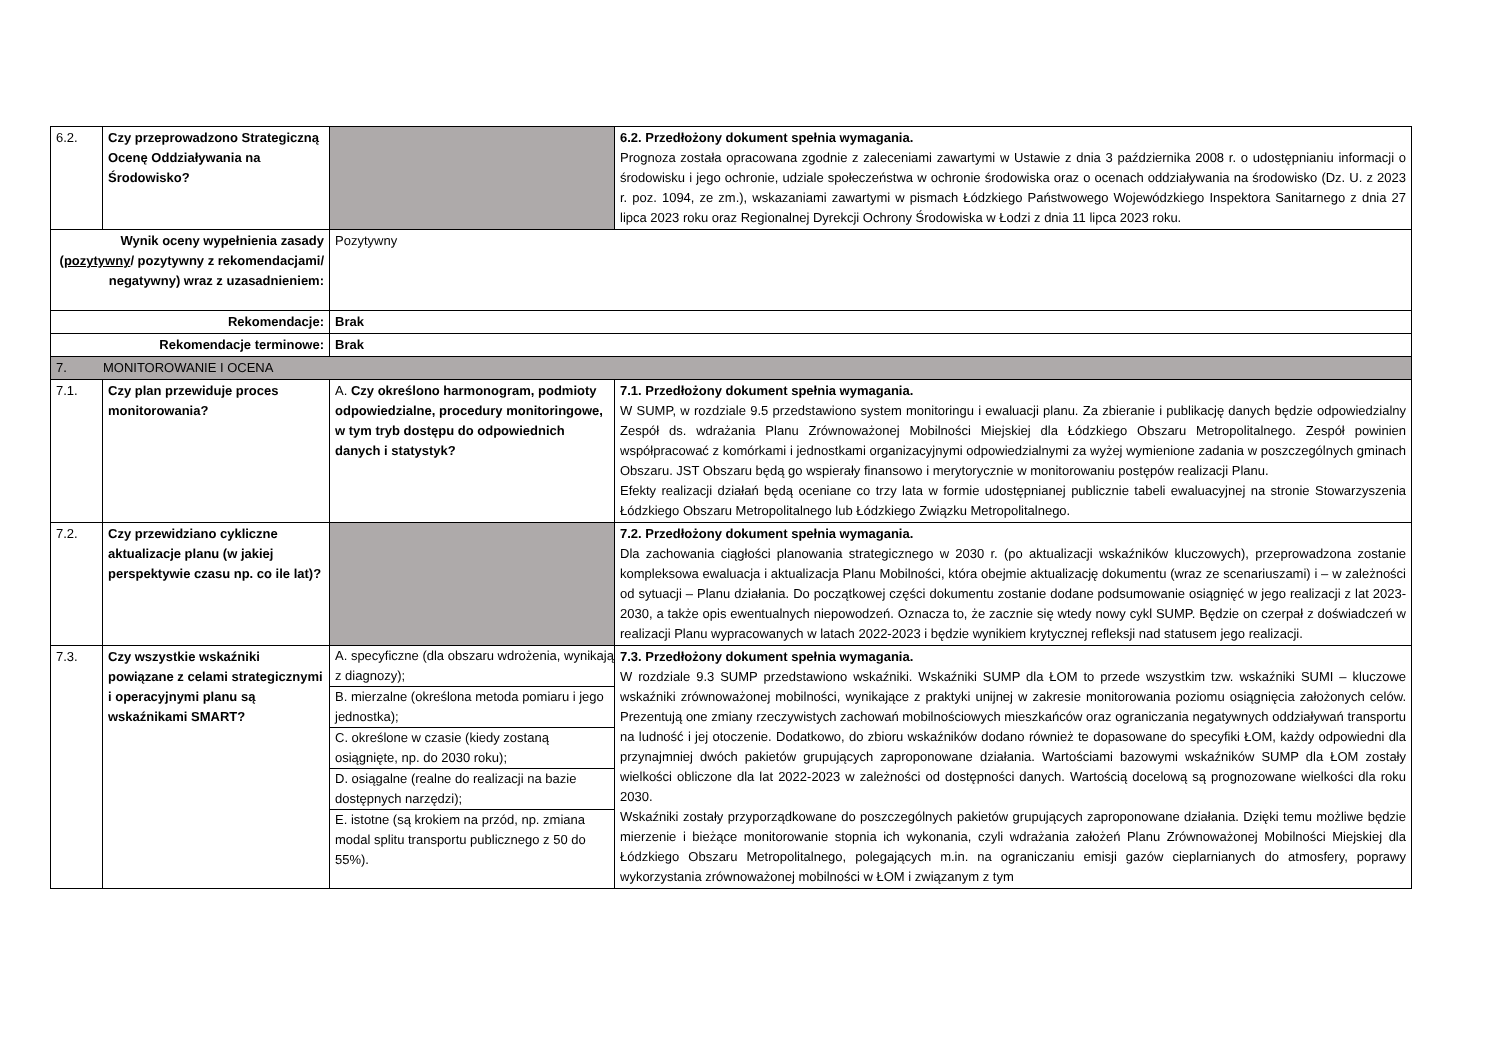| 6.2. | Czy przeprowadzono Strategiczną Ocenę Oddziaływania na Środowisko? | | 6.2. Przedłożony dokument spełnia wymagania. Prognoza została opracowana zgodnie z zaleceniami zawartymi w Ustawie z dnia 3 października 2008 r. o udostępnianiu informacji o środowisku i jego ochronie, udziale społeczeństwa w ochronie środowiska oraz o ocenach oddziaływania na środowisko (Dz. U. z 2023 r. poz. 1094, ze zm.), wskazaniami zawartymi w pismach Łódzkiego Państwowego Wojewódzkiego Inspektora Sanitarnego z dnia 27 lipca 2023 roku oraz Regionalnej Dyrekcji Ochrony Środowiska w Łodzi z dnia 11 lipca 2023 roku. |
| Wynik oceny wypełnienia zasady ( pozytywny / pozytywny z rekomendacjami/ negatywny) wraz z uzasadnieniem: | | Pozytywny | |
| Rekomendacje: | | Brak | |
| Rekomendacje terminowe: | | Brak | |
| 7. MONITOROWANIE I OCENA | | | |
| 7.1. | Czy plan przewiduje proces monitorowania? | A. Czy określono harmonogram, podmioty odpowiedzialne, procedury monitoringowe, w tym tryb dostępu do odpowiednich danych i statystyk? | 7.1. Przedłożony dokument spełnia wymagania. W SUMP, w rozdziale 9.5 przedstawiono system monitoringu i ewaluacji planu. Za zbieranie i publikację danych będzie odpowiedzialny Zespół ds. wdrażania Planu Zrównoważonej Mobilności Miejskiej dla Łódzkiego Obszaru Metropolitalnego. Zespół powinien współpracować z komórkami i jednostkami organizacyjnymi odpowiedzialnymi za wyżej wymienione zadania w poszczególnych gminach Obszaru. JST Obszaru będą go wspierały finansowo i merytorycznie w monitorowaniu postępów realizacji Planu. Efekty realizacji działań będą oceniane co trzy lata w formie udostępnianej publicznie tabeli ewaluacyjnej na stronie Stowarzyszenia Łódzkiego Obszaru Metropolitalnego lub Łódzkiego Związku Metropolitalnego. |
| 7.2. | Czy przewidziano cykliczne aktualizacje planu (w jakiej perspektywie czasu np. co ile lat)? | | 7.2. Przedłożony dokument spełnia wymagania. Dla zachowania ciągłości planowania strategicznego w 2030 r. (po aktualizacji wskaźników kluczowych), przeprowadzona zostanie kompleksowa ewaluacja i aktualizacja Planu Mobilności, która obejmie aktualizację dokumentu (wraz ze scenariuszami) i – w zależności od sytuacji – Planu działania. Do początkowej części dokumentu zostanie dodane podsumowanie osiągnięć w jego realizacji z lat 2023-2030, a także opis ewentualnych niepowodzeń. Oznacza to, że zacznie się wtedy nowy cykl SUMP. Będzie on czerpał z doświadczeń w realizacji Planu wypracowanych w latach 2022-2023 i będzie wynikiem krytycznej refleksji nad statusem jego realizacji. |
| 7.3. | Czy wszystkie wskaźniki powiązane z celami strategicznymi i operacyjnymi planu są wskaźnikami SMART? | / A. specyficzne (dla obszaru wdrożenia, wynikają z diagnozy); / / B. mierzalne (określona metoda pomiaru i jego jednostka); / / C. określone w czasie (kiedy zostaną osiągnięte, np. do 2030 roku); / / D. osiągalne (realne do realizacji na bazie dostępnych narzędzi); / / E. istotne (są krokiem na przód, np. zmiana modal splitu transportu publicznego z 50 do 55%). / | 7.3. Przedłożony dokument spełnia wymagania. W rozdziale 9.3 SUMP przedstawiono wskaźniki. Wskaźniki SUMP dla ŁOM to przede wszystkim tzw. wskaźniki SUMI – kluczowe wskaźniki zrównoważonej mobilności, wynikające z praktyki unijnej w zakresie monitorowania poziomu osiągnięcia założonych celów. Prezentują one zmiany rzeczywistych zachowań mobilnościowych mieszkańców oraz ograniczania negatywnych oddziaływań transportu na ludność i jej otoczenie. Dodatkowo, do zbioru wskaźników dodano również te dopasowane do specyfiki ŁOM, każdy odpowiedni dla przynajmniej dwóch pakietów grupujących zaproponowane działania. Wartościami bazowymi wskaźników SUMP dla ŁOM zostały wielkości obliczone dla lat 2022-2023 w zależności od dostępności danych. Wartością docelową są prognozowane wielkości dla roku 2030. Wskaźniki zostały przyporządkowane do poszczególnych pakietów grupujących zaproponowane działania. Dzięki temu możliwe będzie mierzenie i bieżące monitorowanie stopnia ich wykonania, czyli wdrażania założeń Planu Zrównoważonej Mobilności Miejskiej dla Łódzkiego Obszaru Metropolitalnego, polegających m.in. na ograniczaniu emisji gazów cieplarnianych do atmosfery, poprawy wykorzystania zrównoważonej mobilności w ŁOM i związanym z tym |